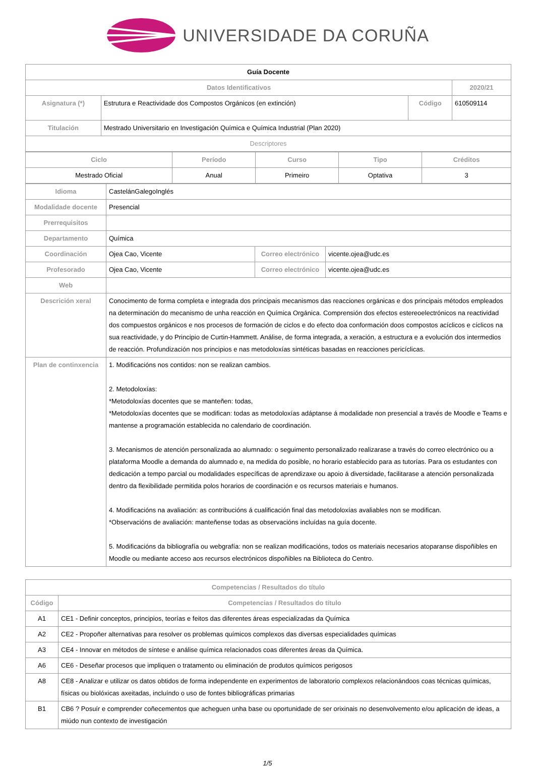UNIVERSIDADE DA CORUÑA
| Guía Docente | | | |
| Datos Identificativos | | | 2020/21 |
| Asignatura (*) | Estrutura e Reactividade dos Compostos Orgánicos (en extinción) | Código | 610509114 |
| Titulación | Mestrado Universitario en Investigación Química e Química Industrial (Plan 2020) | | |
| Descriptores | | | |
| Ciclo | Período | Curso | Tipo | Créditos |
| --- | --- | --- | --- | --- |
| Mestrado Oficial | Anual | Primeiro | Optativa | 3 |
| Idioma | CastelánGalegoInglés | | |
| Modalidade docente | Presencial | | |
| Prerrequisitos | | | |
| Departamento | Química | | |
| Coordinación | Ojea Cao, Vicente | Correo electrónico | vicente.ojea@udc.es |
| Profesorado | Ojea Cao, Vicente | Correo electrónico | vicente.ojea@udc.es |
| Web | | | |
| Descrición xeral | Conocimento de forma completa e integrada dos principais mecanismos das reacciones orgánicas e dos principais métodos empleados na determinación do mecanismo de unha reacción en Química Orgánica. Comprensión dos efectos estereoelectrónicos na reactividad dos compuestos orgánicos e nos procesos de formación de ciclos e do efecto doa conformación doos compostos acíclicos e cíclicos na sua reactividade, y do Principio de Curtin-Hammett. Análise, de forma integrada, a xeración, a estructura e a evolución dos intermedios de reacción. Profundización nos principios e nas metodoloxías sintéticas basadas en reacciones pericíclicas. | | |
| Plan de continxencia | 1. Modificacións nos contidos: non se realizan cambios. 2. Metodoloxías: *Metodoloxías docentes que se manteñen: todas, *Metodoloxías docentes que se modifican: todas as metodoloxías adáptanse á modalidade non presencial a través de Moodle e Teams e mantense a programación establecida no calendario de coordinación. 3. Mecanismos de atención personalizada ao alumnado: o seguimento personalizado realizarase a través do correo electrónico ou a plataforma Moodle a demanda do alumnado e, na medida do posible, no horario establecido para as tutorías. Para os estudantes con dedicación a tempo parcial ou modalidades específicas de aprendizaxe ou apoio á diversidade, facilitarase a atención personalizada dentro da flexibilidade permitida polos horarios de coordinación e os recursos materiais e humanos. 4. Modificacións na avaliación: as contribucións á cualificación final das metodoloxías avaliables non se modifican. *Observacións de avaliación: manteñense todas as observacións incluídas na guía docente. 5. Modificacións da bibliografía ou webgrafía: non se realizan modificacións, todos os materiais necesarios atoparanse dispoñibles en Moodle ou mediante acceso aos recursos electrónicos dispoñibles na Biblioteca do Centro. | | |
| Competencias / Resultados do título | |
| --- | --- |
| Código | Competencias / Resultados do título |
| A1 | CE1 - Definir conceptos, principios, teorías e feitos das diferentes áreas especializadas da Química |
| A2 | CE2 - Propoñer alternativas para resolver os problemas químicos complexos das diversas especialidades químicas |
| A3 | CE4 - Innovar en métodos de síntese e análise química relacionados coas diferentes áreas da Química. |
| A6 | CE6 - Deseñar procesos que impliquen o tratamento ou eliminación de produtos químicos perigosos |
| A8 | CE8 - Analizar e utilizar os datos obtidos de forma independente en experimentos de laboratorio complexos relacionándoos coas técnicas químicas, físicas ou biolóxicas axeitadas, incluíndo o uso de fontes bibliográficas primarias |
| B1 | CB6 ? Posuír e comprender coñecementos que acheguen unha base ou oportunidade de ser orixinais no desenvolvemento e/ou aplicación de ideas, a miúdo nun contexto de investigación |
1/5